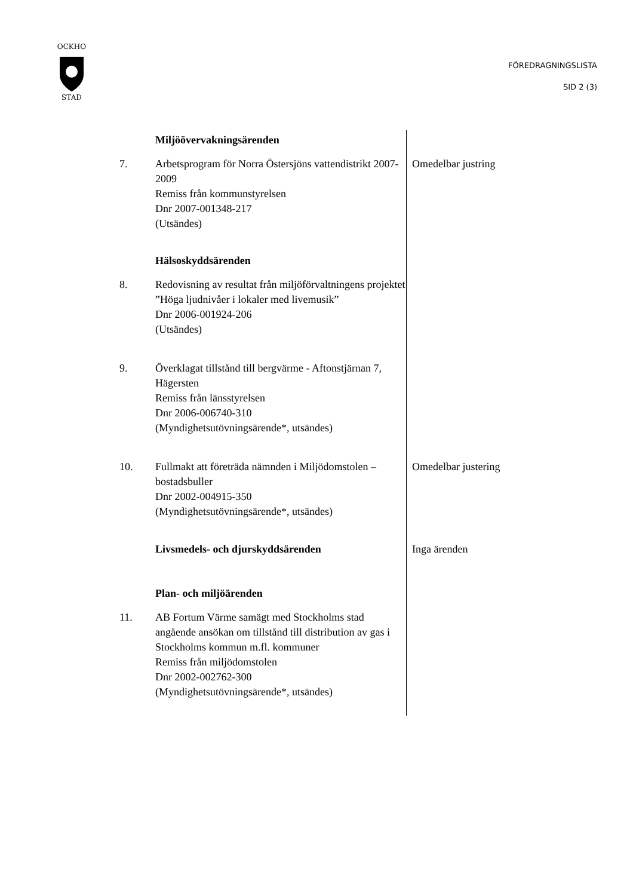OCKHO
STAD
FÖREDRAGNINGSLISTA
SID 2 (3)
Miljöövervakningsärenden
7. Arbetsprogram för Norra Östersjöns vattendistrikt 2007-2009
Remiss från kommunstyrelsen
Dnr 2007-001348-217
(Utsändes)
Omedelbar justring
Hälsoskyddsärenden
8. Redovisning av resultat från miljöförvaltningens projektet ”Höga ljudnivåer i lokaler med livemusik”
Dnr 2006-001924-206
(Utsändes)
9. Överklagat tillstånd till bergvärme - Aftonstjärnan 7, Hägersten
Remiss från länsstyrelsen
Dnr 2006-006740-310
(Myndighetsutövningsärende*, utsändes)
10. Fullmakt att företräda nämnden i Miljödomstolen – bostadsbuller
Dnr 2002-004915-350
(Myndighetsutövningsärende*, utsändes)
Omedelbar justering
Livsmedels- och djurskyddsärenden Inga ärenden
Plan- och miljöärenden
11. AB Fortum Värme samägt med Stockholms stad angående ansökan om tillstånd till distribution av gas i Stockholms kommun m.fl. kommuner
Remiss från miljödomstolen
Dnr 2002-002762-300
(Myndighetsutövningsärende*, utsändes)